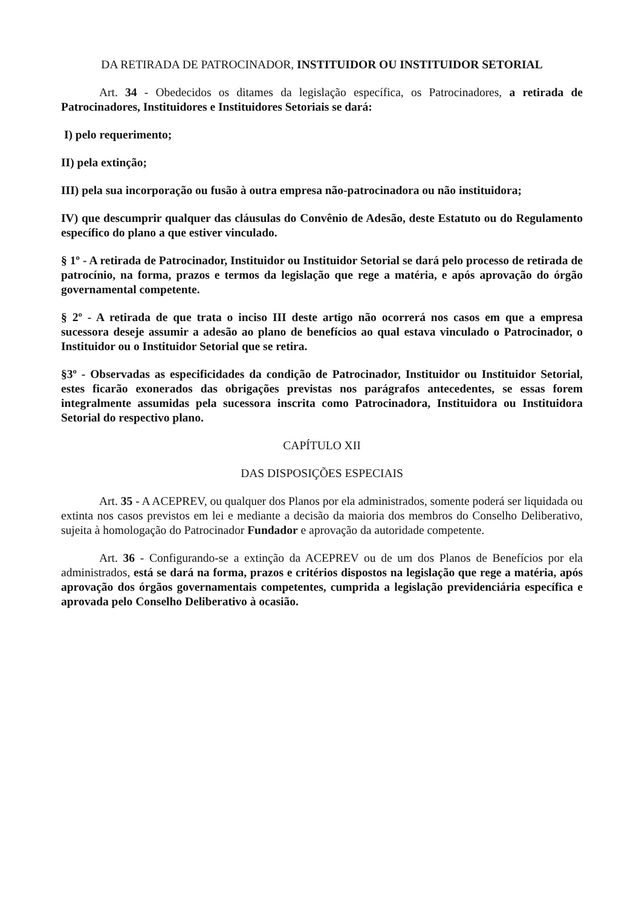DA RETIRADA DE PATROCINADOR, INSTITUIDOR OU INSTITUIDOR SETORIAL
Art. 34 - Obedecidos os ditames da legislação específica, os Patrocinadores, a retirada de Patrocinadores, Instituidores e Instituidores Setoriais se dará:
I) pelo requerimento;
II) pela extinção;
III) pela sua incorporação ou fusão à outra empresa não-patrocinadora ou não instituidora;
IV) que descumprir qualquer das cláusulas do Convênio de Adesão, deste Estatuto ou do Regulamento específico do plano a que estiver vinculado.
§ 1º - A retirada de Patrocinador, Instituidor ou Instituidor Setorial se dará pelo processo de retirada de patrocínio, na forma, prazos e termos da legislação que rege a matéria, e após aprovação do órgão governamental competente.
§ 2º - A retirada de que trata o inciso III deste artigo não ocorrerá nos casos em que a empresa sucessora deseje assumir a adesão ao plano de benefícios ao qual estava vinculado o Patrocinador, o Instituidor ou o Instituidor Setorial que se retira.
§3º - Observadas as especificidades da condição de Patrocinador, Instituidor ou Instituidor Setorial, estes ficarão exonerados das obrigações previstas nos parágrafos antecedentes, se essas forem integralmente assumidas pela sucessora inscrita como Patrocinadora, Instituidora ou Instituidora Setorial do respectivo plano.
CAPÍTULO XII
DAS DISPOSIÇÕES ESPECIAIS
Art. 35 - A ACEPREV, ou qualquer dos Planos por ela administrados, somente poderá ser liquidada ou extinta nos casos previstos em lei e mediante a decisão da maioria dos membros do Conselho Deliberativo, sujeita à homologação do Patrocinador Fundador e aprovação da autoridade competente.
Art. 36 - Configurando-se a extinção da ACEPREV ou de um dos Planos de Benefícios por ela administrados, está se dará na forma, prazos e critérios dispostos na legislação que rege a matéria, após aprovação dos órgãos governamentais competentes, cumprida a legislação previdenciária específica e aprovada pelo Conselho Deliberativo à ocasião.